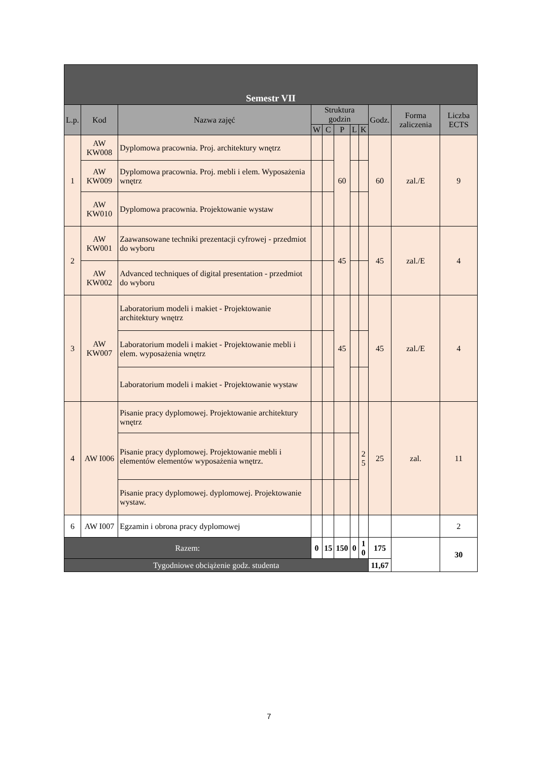| Semestr VII | | | | | | | | | | |
| --- | --- | --- | --- | --- | --- | --- | --- | --- | --- | --- |
| L.p. | Kod | Nazwa zajęć | Struktura godzin | | | | | Godz. | Forma zaliczenia | Liczba ECTS |
| | | | W | C | P | L | K | | | |
| 1 | AW KW008 | Dyplomowa pracownia. Proj. architektury wnętrz | | | 60 | | | 60 | zal./E | 9 |
| | AW KW009 | Dyplomowa pracownia. Proj. mebli i elem. Wyposażenia wnętrz | | | | | | | | |
| | AW KW010 | Dyplomowa pracownia. Projektowanie wystaw | | | | | | | | |
| 2 | AW KW001 | Zaawansowane techniki prezentacji cyfrowej - przedmiot do wyboru | | | 45 | | | 45 | zal./E | 4 |
| | AW KW002 | Advanced techniques of digital presentation - przedmiot do wyboru | | | | | | | | |
| 3 | AW KW007 | Laboratorium modeli i makiet - Projektowanie architektury wnętrz | | | 45 | | | 45 | zal./E | 4 |
| | | Laboratorium modeli i makiet - Projektowanie mebli i elem. wyposażenia wnętrz | | | | | | | | |
| | | Laboratorium modeli i makiet - Projektowanie wystaw | | | | | | | | |
| 4 | AW I006 | Pisanie pracy dyplomowej. Projektowanie architektury wnętrz | | | | | 2 5 | 25 | zal. | 11 |
| | | Pisanie pracy dyplomowej. Projektowanie mebli i elementów elementów wyposażenia wnętrz. | | | | | | | | |
| | | Pisanie pracy dyplomowej. dyplomowej. Projektowanie wystaw. | | | | | | | | |
| 6 | AW I007 | Egzamin i obrona pracy dyplomowej | | | | | | | | 2 |
| Razem: | | | 0 | 15 | 150 | 0 | 1 0 | 175 | | 30 |
| Tygodniowe obciążenie godz. studenta | | | | | | | | 11,67 | | |
7